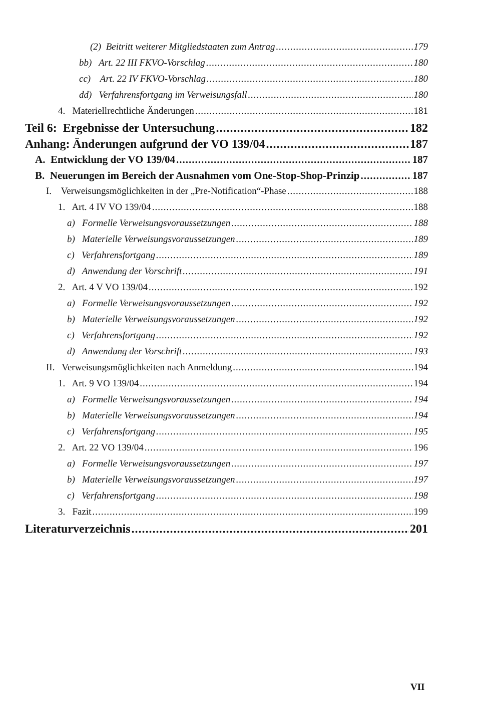(2) Beitritt weiterer Mitgliedstaaten zum Antrag 179
bb) Art. 22 III FKVO-Vorschlag 180
cc) Art. 22 IV FKVO-Vorschlag 180
dd) Verfahrensfortgang im Verweisungsfall 180
4. Materiellrechtliche Änderungen 181
Teil 6: Ergebnisse der Untersuchung 182
Anhang: Änderungen aufgrund der VO 139/04 187
A. Entwicklung der VO 139/04 187
B. Neuerungen im Bereich der Ausnahmen vom One-Stop-Shop-Prinzip 187
I. Verweisungsmöglichkeiten in der „Pre-Notification“-Phase 188
1. Art. 4 IV VO 139/04 188
a) Formelle Verweisungsvoraussetzungen 188
b) Materielle Verweisungsvoraussetzungen 189
c) Verfahrensfortgang 189
d) Anwendung der Vorschrift 191
2. Art. 4 V VO 139/04 192
a) Formelle Verweisungsvoraussetzungen 192
b) Materielle Verweisungsvoraussetzungen 192
c) Verfahrensfortgang 192
d) Anwendung der Vorschrift 193
II. Verweisungsmöglichkeiten nach Anmeldung 194
1. Art. 9 VO 139/04 194
a) Formelle Verweisungsvoraussetzungen 194
b) Materielle Verweisungsvoraussetzungen 194
c) Verfahrensfortgang 195
2. Art. 22 VO 139/04 196
a) Formelle Verweisungsvoraussetzungen 197
b) Materielle Verweisungsvoraussetzungen 197
c) Verfahrensfortgang 198
3. Fazit 199
Literaturverzeichnis 201
VII